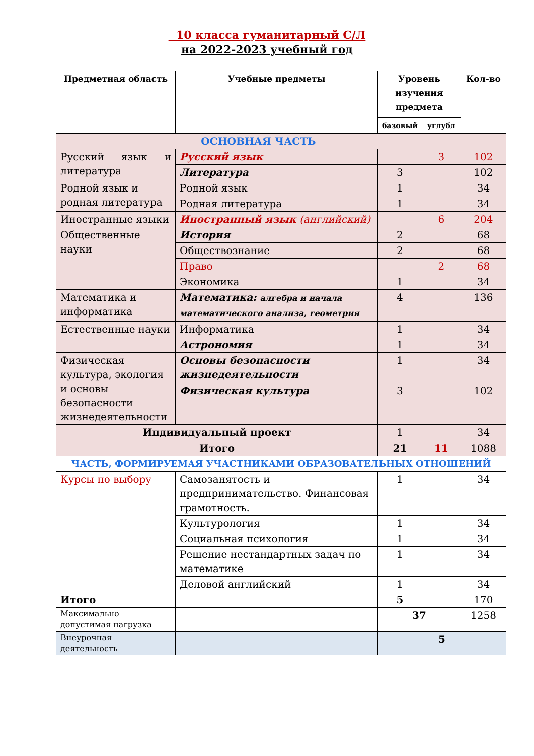10 класса гуманитарный С/Л
на 2022-2023 учебный год
| Предметная область | Учебные предметы | Уровень изучения предмета | | Кол-во |
| --- | --- | --- | --- | --- |
| | | базовый | углубл | |
| ОСНОВНАЯ ЧАСТЬ | | | | |
| Русский язык и литература | Русский язык | | 3 | 102 |
| | Литература | 3 | | 102 |
| Родной язык и родная литература | Родной язык | 1 | | 34 |
| | Родная литература | 1 | | 34 |
| Иностранные языки | Иностранный язык (английский) | | 6 | 204 |
| Общественные науки | История | 2 | | 68 |
| | Обществознание | 2 | | 68 |
| | Право | | 2 | 68 |
| | Экономика | 1 | | 34 |
| Математика и информатика | Математика: алгебра и начала математического анализа, геометрия | 4 | | 136 |
| Естественные науки | Информатика | 1 | | 34 |
| | Астрономия | 1 | | 34 |
| Физическая культура, экология и основы безопасности жизнедеятельности | Основы безопасности жизнедеятельности | 1 | | 34 |
| | Физическая культура | 3 | | 102 |
| Индивидуальный проект | | 1 | | 34 |
| Итого | | 21 | 11 | 1088 |
| ЧАСТЬ, ФОРМИРУЕМАЯ УЧАСТНИКАМИ ОБРАЗОВАТЕЛЬНЫХ ОТНОШЕНИЙ | | | | |
| Курсы по выбору | Самозанятость и предпринимательство. Финансовая грамотность. | 1 | | 34 |
| | Культурология | 1 | | 34 |
| | Социальная психология | 1 | | 34 |
| | Решение нестандартных задач по математике | 1 | | 34 |
| | Деловой английский | 1 | | 34 |
| Итого | | 5 | | 170 |
| Максимально допустимая нагрузка | | 37 | | 1258 |
| Внеурочная деятельность | | 5 | | |